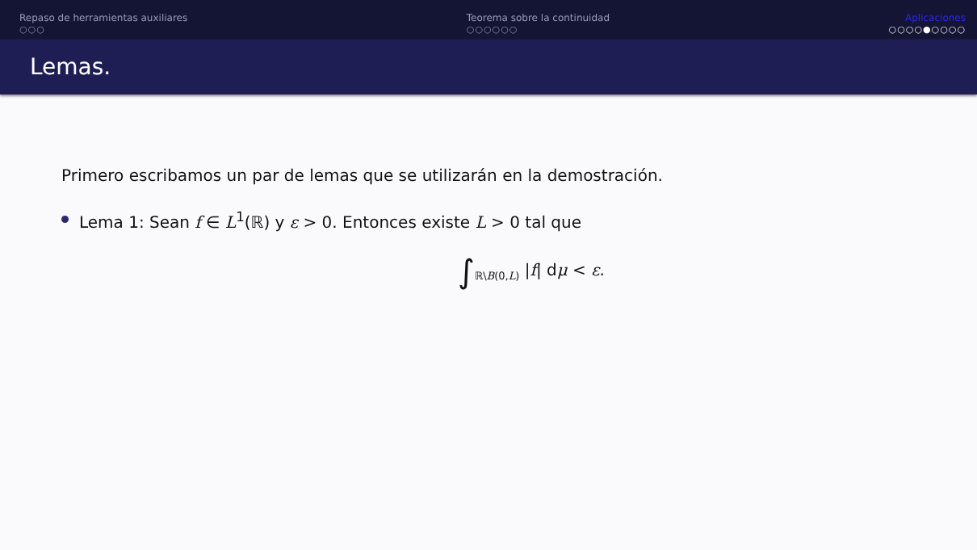Repaso de herramientas auxiliares
○○○
Teorema sobre la continuidad
○○○○○○
Aplicaciones
○○○○●○○○○
Lemas.
Primero escribamos un par de lemas que se utilizarán en la demostración.
Lema 1: Sean f ∈ L<sup>1</sup>(ℝ) y ε > 0. Entonces existe L > 0 tal que
∫<sub>ℝ\B(0,L)</sub> |f| dμ < ε.